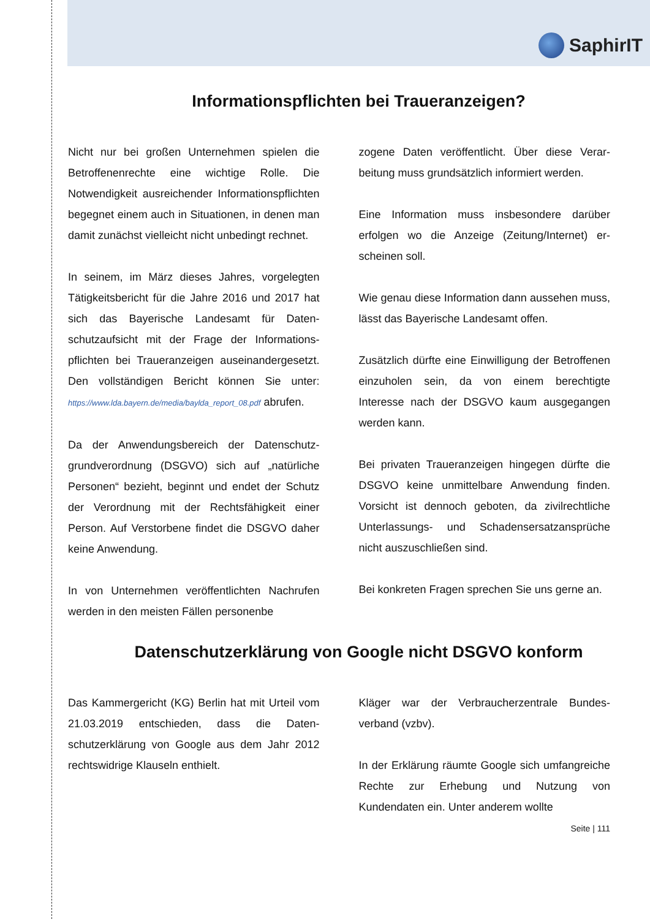SaphirIT
Informationspflichten bei Traueranzeigen?
Nicht nur bei großen Unternehmen spielen die Betroffenenrechte eine wichtige Rolle. Die Notwendigkeit ausreichender Informations­pflichten begegnet einem auch in Situationen, in denen man damit zunächst vielleicht nicht unbedingt rechnet.
In seinem, im März dieses Jahres, vorgelegten Tätigkeitsbericht für die Jahre 2016 und 2017 hat sich das Bayerische Landesamt für Daten­schutzaufsicht mit der Frage der Informations­pflichten bei Traueranzeigen auseinanderge­setzt. Den vollständigen Bericht können Sie unter: https://www.lda.bayern.de/media/baylda_report_08.pdf abrufen.
Da der Anwendungsbereich der Datenschutz­grundverordnung (DSGVO) sich auf „natürliche Personen“ bezieht, beginnt und endet der Schutz der Verordnung mit der Rechtsfähigkeit einer Person. Auf Verstorbene findet die DSGVO daher keine Anwendung.
In von Unternehmen veröffentlichten Nachru­fen werden in den meisten Fällen personenbe­
zogene Daten veröffentlicht. Über diese Verar­beitung muss grundsätzlich informiert werden.
Eine Information muss insbesondere darüber erfolgen wo die Anzeige (Zeitung/Internet) er­scheinen soll.
Wie genau diese Information dann aussehen muss, lässt das Bayerische Landesamt offen.
Zusätzlich dürfte eine Einwilligung der Be­troffenen einzuholen sein, da von einem be­rechtigte Interesse nach der DSGVO kaum ausgegangen werden kann.
Bei privaten Traueranzeigen hingegen dürfte die DSGVO keine unmittelbare Anwendung finden. Vorsicht ist dennoch geboten, da zivil­rechtliche Unterlassungs- und Schadenser­satzansprüche nicht auszuschließen sind.
Bei konkreten Fragen sprechen Sie uns gerne an.
Datenschutzerklärung von Google nicht DSGVO konform
Das Kammergericht (KG) Berlin hat mit Urteil vom 21.03.2019 entschieden, dass die Daten­schutzerklärung von Google aus dem Jahr 2012 rechtswidrige Klauseln enthielt.
Kläger war der Verbraucherzentrale Bundes­verband (vzbv).
In der Erklärung räumte Google sich umfang­reiche Rechte zur Erhebung und Nutzung von Kundendaten ein. Unter anderem wollte
Seite | 111